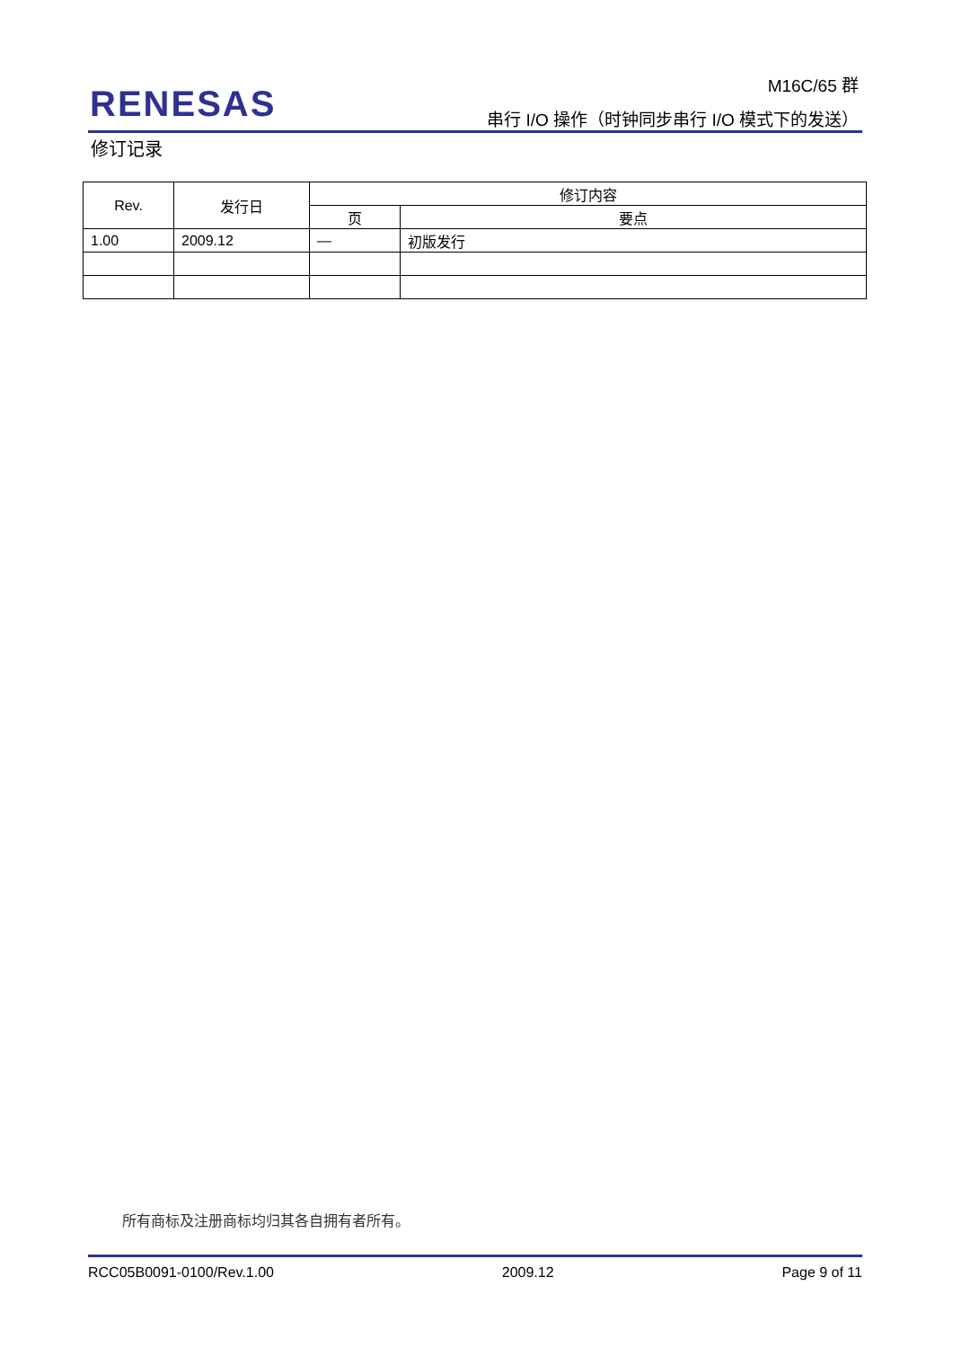RENESAS
M16C/65 群
串行 I/O 操作（时钟同步串行 I/O 模式下的发送）
修订记录
| Rev. | 发行日 | 修订内容 | |
| --- | --- | --- | --- |
| | | 页 | 要点 |
| 1.00 | 2009.12 | — | 初版发行 |
所有商标及注册商标均归其各自拥有者所有。
RCC05B0091-0100/Rev.1.00 2009.12 Page 9 of 11